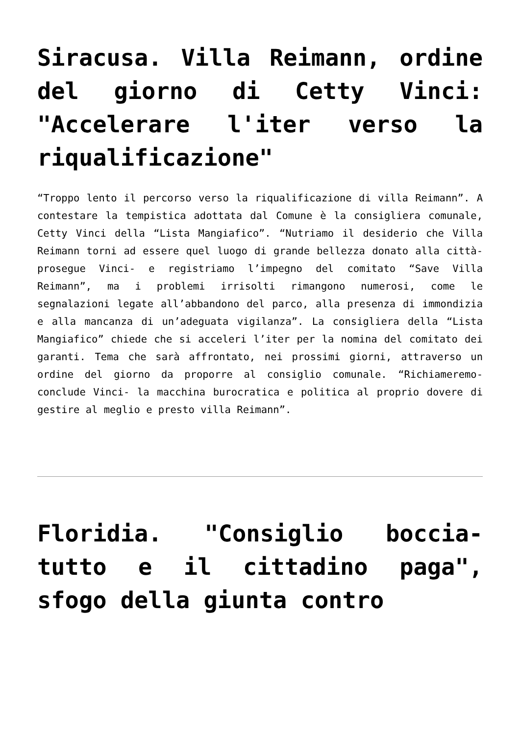Siracusa. Villa Reimann, ordine del giorno di Cetty Vinci: "Accelerare l'iter verso la riqualificazione"
“Troppo lento il percorso verso la riqualificazione di villa Reimann”. A contestare la tempistica adottata dal Comune è la consigliera comunale, Cetty Vinci della “Lista Mangiafico”. “Nutriamo il desiderio che Villa Reimann torni ad essere quel luogo di grande bellezza donato alla città- prosegue Vinci- e registriamo l’impegno del comitato “Save Villa Reimann”, ma i problemi irrisolti rimangono numerosi, come le segnalazioni legate all’abbandono del parco, alla presenza di immondizia e alla mancanza di un’adeguata vigilanza”. La consigliera della “Lista Mangiafico” chiede che si acceleri l’iter per la nomina del comitato dei garanti. Tema che sarà affrontato, nei prossimi giorni, attraverso un ordine del giorno da proporre al consiglio comunale. “Richiameremo- conclude Vinci- la macchina burocratica e politica al proprio dovere di gestire al meglio e presto villa Reimann”.
Floridia. "Consiglio boccia-tutto e il cittadino paga", sfogo della giunta contro